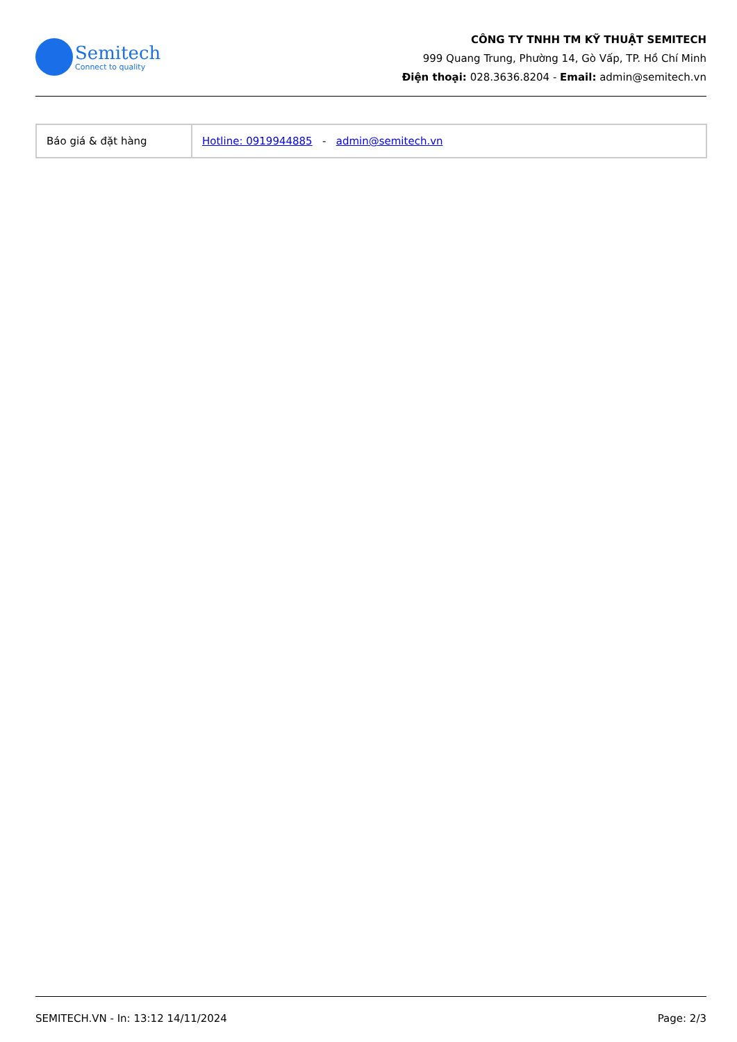Semitech
Connect to quality
CÔNG TY TNHH TM KỸ THUẬT SEMITECH
999 Quang Trung, Phường 14, Gò Vấp, TP. Hồ Chí Minh
Điện thoại: 028.3636.8204 - Email: admin@semitech.vn
| Báo giá & đặt hàng | Hotline: 0919944885 - admin@semitech.vn |
SEMITECH.VN - In: 13:12 14/11/2024 Page: 2/3